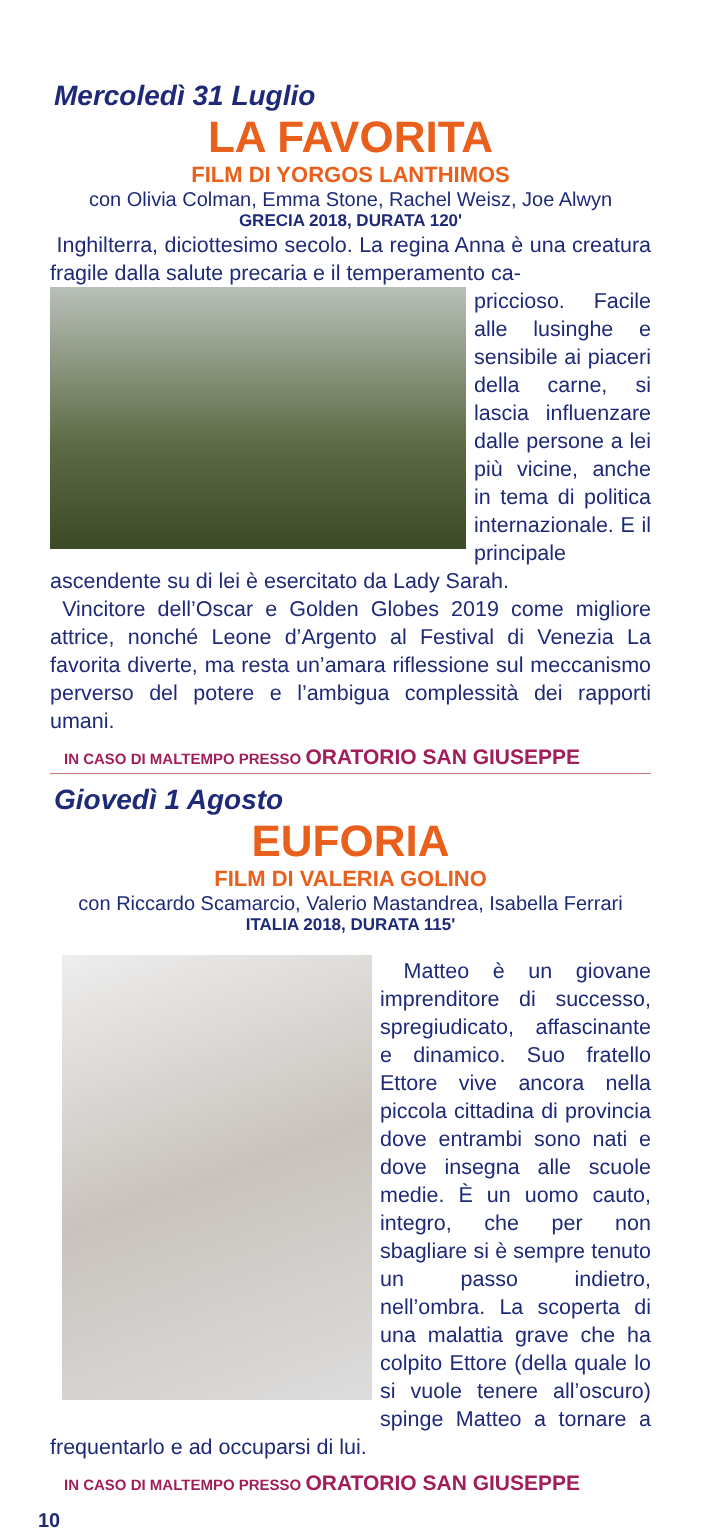Mercoledì 31 Luglio
LA FAVORITA
FILM DI YORGOS LANTHIMOS
con Olivia Colman, Emma Stone, Rachel Weisz, Joe Alwyn
GRECIA 2018, DURATA 120'
Inghilterra, diciottesimo secolo. La regina Anna è una creatura fragile dalla salute precaria e il temperamento ca-
priccioso. Facile alle lusinghe e sensibile ai piaceri della carne, si lascia influenzare dalle persone a lei più vicine, anche in tema di politica internazionale. E il principale ascendente su di lei è esercitato da Lady Sarah.
Vincitore dell’Oscar e Golden Globes 2019 come migliore attrice, nonché Leone d’Argento al Festival di Venezia La favorita diverte, ma resta un’amara riflessione sul meccanismo perverso del potere e l’ambigua complessità dei rapporti umani.
IN CASO DI MALTEMPO PRESSO ORATORIO SAN GIUSEPPE
Giovedì 1 Agosto
EUFORIA
FILM DI VALERIA GOLINO
con Riccardo Scamarcio, Valerio Mastandrea, Isabella Ferrari
ITALIA 2018, DURATA 115'
Matteo è un giovane imprenditore di successo, spregiudicato, affascinante e dinamico. Suo fratello Ettore vive ancora nella piccola cittadina di provincia dove entrambi sono nati e dove insegna alle scuole medie. È un uomo cauto, integro, che per non sbagliare si è sempre tenuto un passo indietro, nell’ombra. La scoperta di una malattia grave che ha colpito Ettore (della quale lo si vuole tenere all’oscuro) spinge Matteo a tornare a frequentarlo e ad occuparsi di lui.
IN CASO DI MALTEMPO PRESSO ORATORIO SAN GIUSEPPE
10